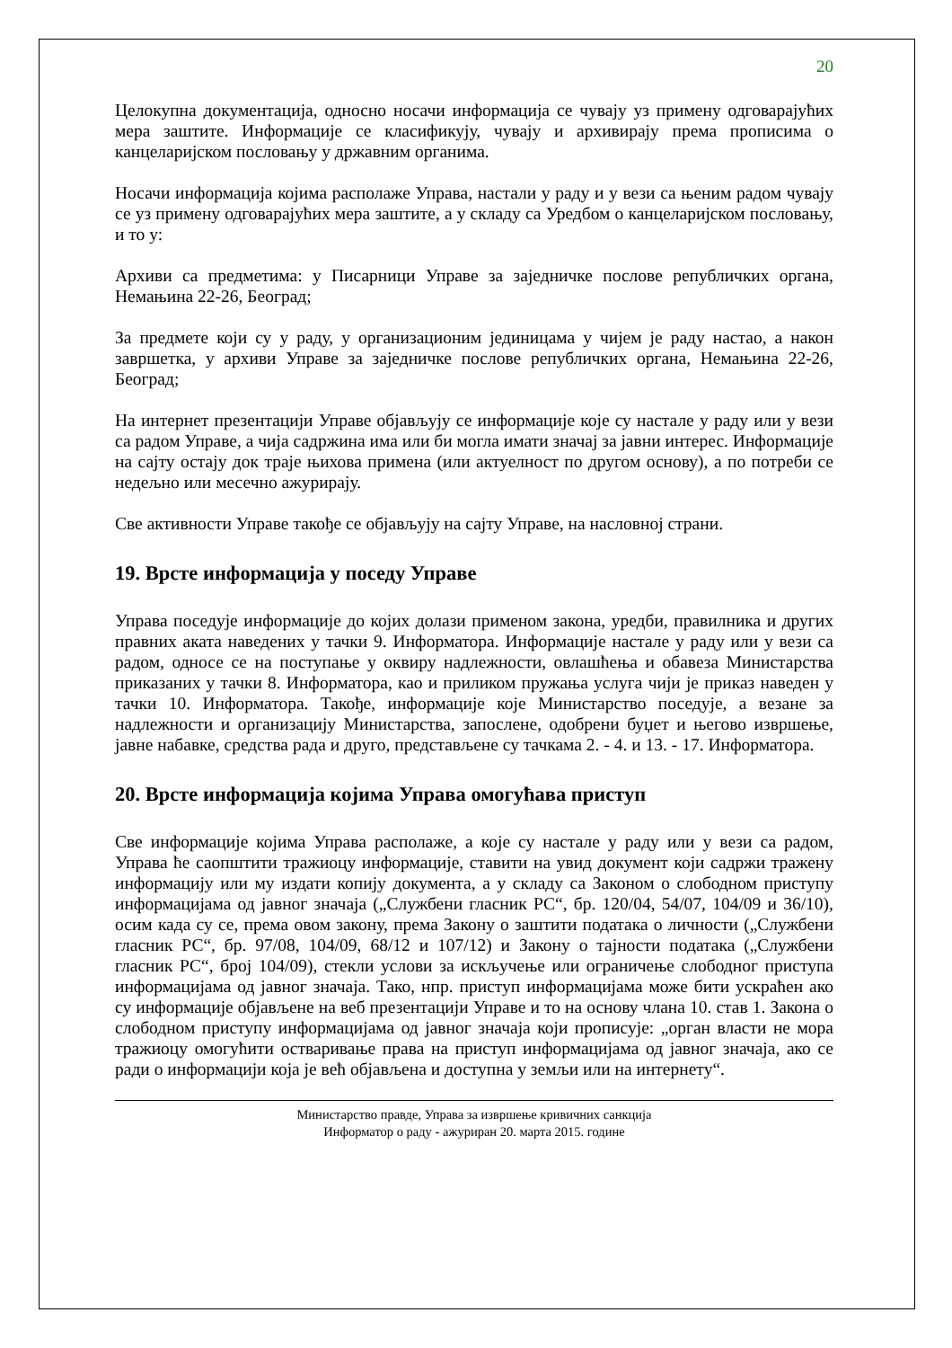20
Целокупна документација, односно носачи информација се чувају уз примену одговарајућих мера заштите. Информације се класификују, чувају и архивирају према прописима о канцеларијском пословању у државним органима.
Носачи информација којима располаже Управа, настали у раду и у вези са њеним радом чувају се уз примену одговарајућих мера заштите, а у складу са Уредбом о канцеларијском пословању, и то у:
Архиви са предметима: у Писарници Управе за заједничке послове републичких органа, Немањина 22-26, Београд;
За предмете који су у раду, у организационим јединицама у чијем је раду настао, а након завршетка, у архиви Управе за заједничке послове републичких органа, Немањина 22-26, Београд;
На интернет презентацији Управе објављују се информације које су настале у раду или у вези са радом Управе, а чија садржина има или би могла имати значај за јавни интерес. Информације на сајту остају док траје њихова примена (или актуелност по другом основу), а по потреби се недељно или месечно ажурирају.
Све активности Управе такође се објављују на сајту Управе, на насловној страни.
19. Врсте информација у поседу Управе
Управа поседује информације до којих долази применом закона, уредби, правилника и других правних аката наведених у тачки 9. Информатора. Информације настале у раду или у вези са радом, односе се на поступање у оквиру надлежности, овлашћења и обавеза Министарства приказаних у тачки 8. Информатора, као и приликом пружања услуга чији је приказ наведен у тачки 10. Информатора. Такође, информације које Министарство поседује, а везане за надлежности и организацију Министарства, запослене, одобрени буџет и његово извршење, јавне набавке, средства рада и друго, представљене су тачкама 2. - 4. и 13. - 17. Информатора.
20. Врсте информација којима Управа омогућава приступ
Све информације којима Управа располаже, а које су настале у раду или у вези са радом, Управа ће саопштити тражиоцу информације, ставити на увид документ који садржи тражену информацију или му издати копију документа, а у складу са Законом о слободном приступу информацијама од јавног значаја („Службени гласник РС“, бр. 120/04, 54/07, 104/09 и 36/10), осим када су се, према овом закону, према Закону о заштити података о личности („Службени гласник РС“, бр. 97/08, 104/09, 68/12 и 107/12) и Закону о тајности података („Службени гласник РС“, број 104/09), стекли услови за искључење или ограничење слободног приступа информацијама од јавног значаја. Тако, нпр. приступ информацијама може бити ускраћен ако су информације објављене на веб презентацији Управе и то на основу члана 10. став 1. Закона о слободном приступу информацијама од јавног значаја који прописује: „орган власти не мора тражиоцу омогућити остваривање права на приступ информацијама од јавног значаја, ако се ради о информацији која је већ објављена и доступна у земљи или на интернету“.
Министарство правде, Управа за извршење кривичних санкција
Информатор о раду - ажуриран 20. марта 2015. године